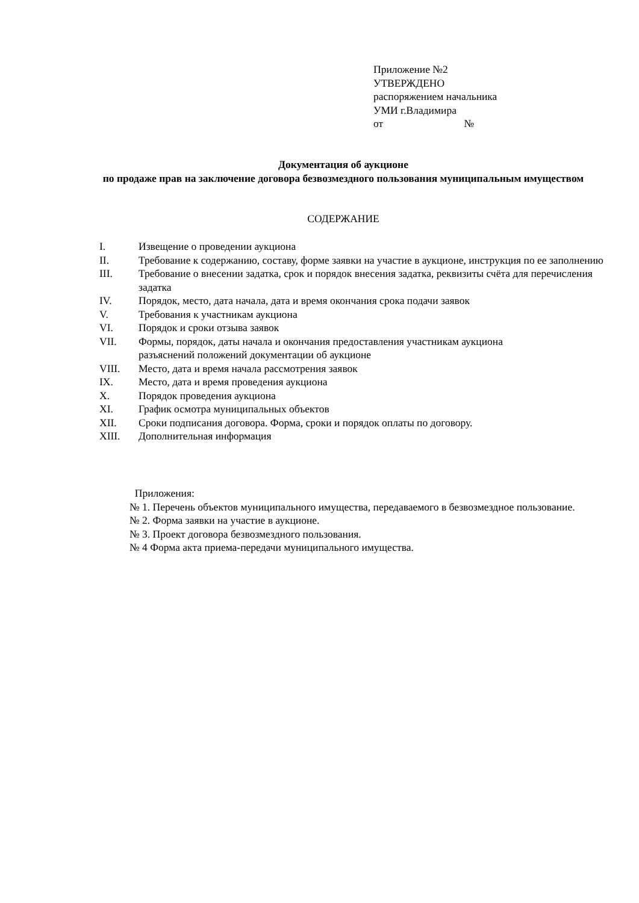Приложение №2
УТВЕРЖДЕНО
распоряжением начальника
УМИ г.Владимира
от №
Документация об аукционе
по продаже прав на заключение договора безвозмездного пользования муниципальным имуществом
СОДЕРЖАНИЕ
I. Извещение о проведении аукциона
II. Требование к содержанию, составу, форме заявки на участие в аукционе, инструкция по ее заполнению
III. Требование о внесении задатка, срок и порядок внесения задатка, реквизиты счёта для перечисления задатка
IV. Порядок, место, дата начала, дата и время окончания срока подачи заявок
V. Требования к участникам аукциона
VI. Порядок и сроки отзыва заявок
VII. Формы, порядок, даты начала и окончания предоставления участникам аукциона
разъяснений положений документации об аукционе
VIII. Место, дата и время начала рассмотрения заявок
IX. Место, дата и время проведения аукциона
X. Порядок проведения аукциона
XI. График осмотра муниципальных объектов
XII. Сроки подписания договора. Форма, сроки и порядок оплаты по договору.
XIII. Дополнительная информация
Приложения:
№ 1. Перечень объектов муниципального имущества, передаваемого в безвозмездное пользование.
№ 2. Форма заявки на участие в аукционе.
№ 3. Проект договора безвозмездного пользования.
№ 4 Форма акта приема-передачи муниципального имущества.